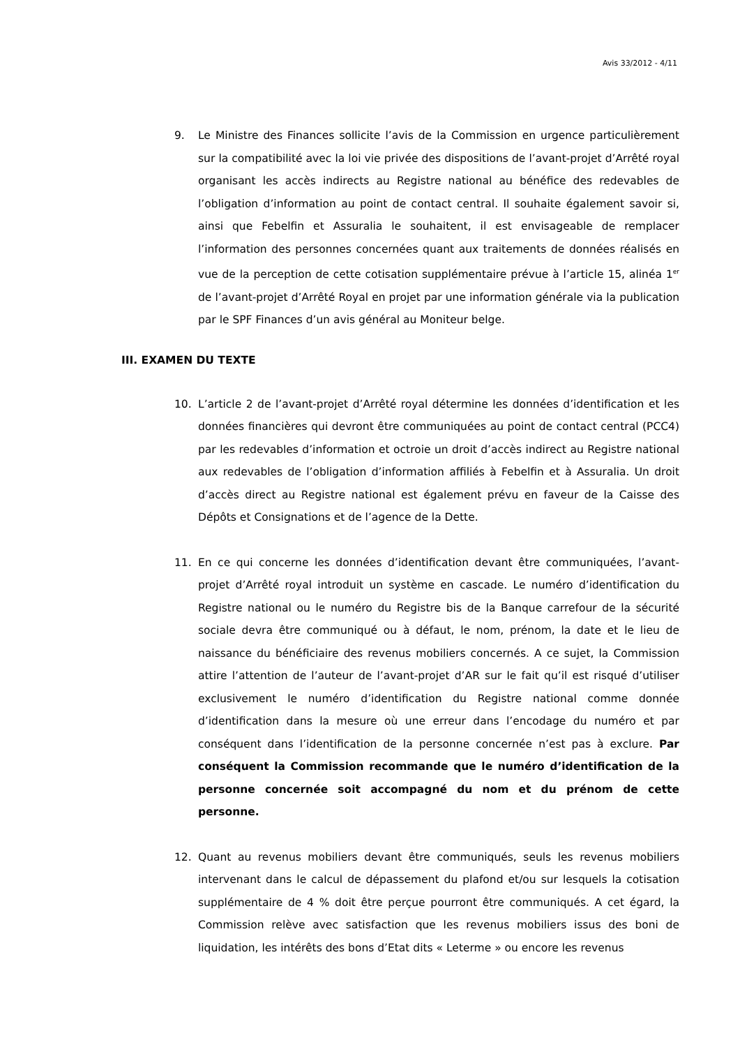Avis 33/2012 - 4/11
9. Le Ministre des Finances sollicite l’avis de la Commission en urgence particulièrement sur la compatibilité avec la loi vie privée des dispositions de l’avant-projet d’Arrêté royal organisant les accès indirects au Registre national au bénéfice des redevables de l’obligation d’information au point de contact central. Il souhaite également savoir si, ainsi que Febelfin et Assuralia le souhaitent, il est envisageable de remplacer l’information des personnes concernées quant aux traitements de données réalisés en vue de la perception de cette cotisation supplémentaire prévue à l’article 15, alinéa 1<sup>er</sup> de l’avant-projet d’Arrêté Royal en projet par une information générale via la publication par le SPF Finances d’un avis général au Moniteur belge.
III. EXAMEN DU TEXTE
10. L’article 2 de l’avant-projet d’Arrêté royal détermine les données d’identification et les données financières qui devront être communiquées au point de contact central (PCC4) par les redevables d’information et octroie un droit d’accès indirect au Registre national aux redevables de l’obligation d’information affiliés à Febelfin et à Assuralia. Un droit d’accès direct au Registre national est également prévu en faveur de la Caisse des Dépôts et Consignations et de l’agence de la Dette.
11. En ce qui concerne les données d’identification devant être communiquées, l’avant-projet d’Arrêté royal introduit un système en cascade. Le numéro d’identification du Registre national ou le numéro du Registre bis de la Banque carrefour de la sécurité sociale devra être communiqué ou à défaut, le nom, prénom, la date et le lieu de naissance du bénéficiaire des revenus mobiliers concernés. A ce sujet, la Commission attire l’attention de l’auteur de l’avant-projet d’AR sur le fait qu’il est risqué d’utiliser exclusivement le numéro d’identification du Registre national comme donnée d’identification dans la mesure où une erreur dans l’encodage du numéro et par conséquent dans l’identification de la personne concernée n’est pas à exclure. Par conséquent la Commission recommande que le numéro d’identification de la personne concernée soit accompagné du nom et du prénom de cette personne.
12. Quant au revenus mobiliers devant être communiqués, seuls les revenus mobiliers intervenant dans le calcul de dépassement du plafond et/ou sur lesquels la cotisation supplémentaire de 4 % doit être perçue pourront être communiqués. A cet égard, la Commission relève avec satisfaction que les revenus mobiliers issus des boni de liquidation, les intérêts des bons d’Etat dits « Leterme » ou encore les revenus